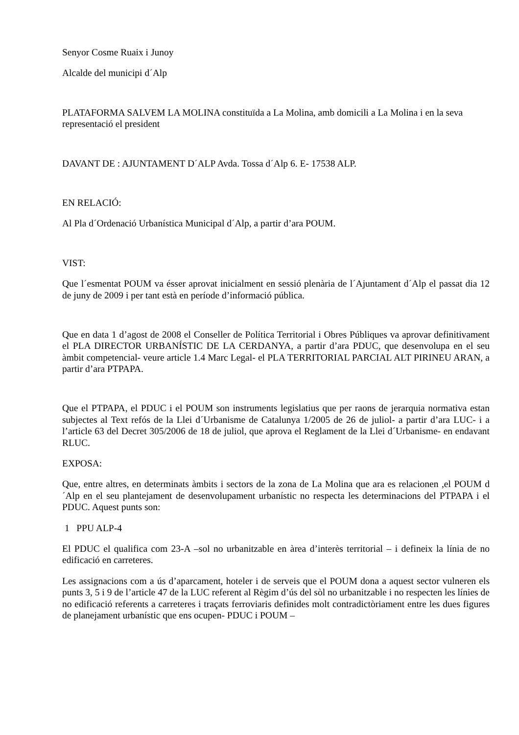Senyor Cosme Ruaix i Junoy
Alcalde del municipi d´Alp
PLATAFORMA SALVEM LA MOLINA constituïda a La Molina, amb domicili a La Molina i en la seva representació el president
DAVANT DE : AJUNTAMENT D´ALP Avda. Tossa d´Alp 6. E- 17538 ALP.
EN RELACIÓ:
Al Pla d´Ordenació Urbanística Municipal d´Alp, a partir d’ara POUM.
VIST:
Que l´esmentat POUM va ésser aprovat inicialment en sessió plenària de l´Ajuntament d´Alp el passat dia 12 de juny de 2009 i per tant està en període d’informació pública.
Que en data 1 d’agost de 2008 el Conseller de Política Territorial i Obres Públiques va aprovar definitivament el PLA DIRECTOR URBANÍSTIC DE LA CERDANYA, a partir d’ara PDUC, que desenvolupa en el seu àmbit competencial- veure article 1.4 Marc Legal- el PLA TERRITORIAL PARCIAL ALT PIRINEU ARAN, a partir d’ara PTPAPA.
Que el PTPAPA, el PDUC i el POUM son instruments legislatius que per raons de jerarquia normativa estan subjectes al Text refós de la Llei d´Urbanisme de Catalunya 1/2005 de 26 de juliol- a partir d’ara LUC- i a l’article 63 del Decret 305/2006 de 18 de juliol, que aprova el Reglament de la Llei d´Urbanisme- en endavant RLUC.
EXPOSA:
Que, entre altres, en determinats àmbits i sectors de la zona de La Molina que ara es relacionen ,el POUM d´Alp en el seu plantejament de desenvolupament urbanístic no respecta les determinacions del PTPAPA i el PDUC. Aquest punts son:
1 PPU ALP-4
El PDUC el qualifica com 23-A –sol no urbanitzable en àrea d’interès territorial – i defineix la línia de no edificació en carreteres.
Les assignacions com a ús d’aparcament, hoteler i de serveis que el POUM dona a aquest sector vulneren els punts 3, 5 i 9 de l’article 47 de la LUC referent al Règim d’ús del sòl no urbanitzable i no respecten les línies de no edificació referents a carreteres i traçats ferroviaris definides molt contradictòriament entre les dues figures de planejament urbanístic que ens ocupen- PDUC i POUM –